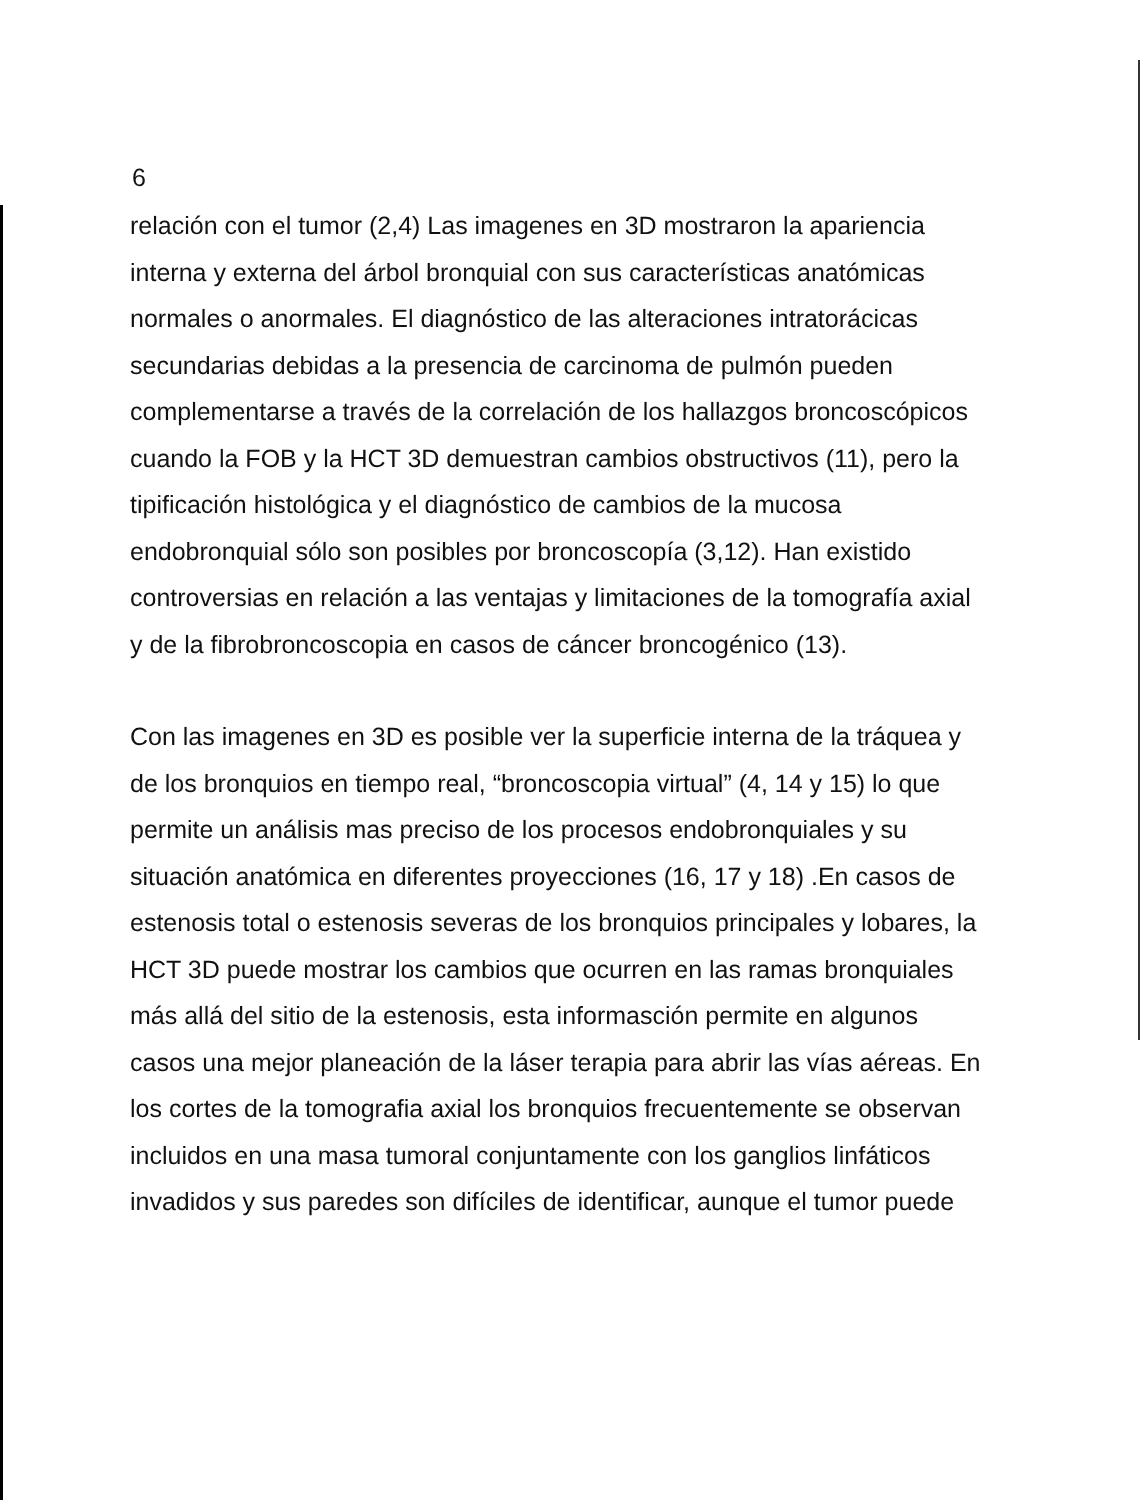6
relación con el tumor (2,4) Las imagenes en 3D mostraron la apariencia interna y externa del árbol bronquial con sus características anatómicas normales o anormales. El diagnóstico de las alteraciones intratorácicas secundarias debidas a la presencia de carcinoma de pulmón pueden complementarse a través de la correlación de los hallazgos broncoscópicos cuando la FOB y la HCT 3D demuestran cambios obstructivos (11), pero la tipificación histológica y el diagnóstico de cambios de la mucosa endobronquial sólo son posibles por broncoscopía (3,12). Han existido controversias en relación a las ventajas y limitaciones de la tomografía axial y de la fibrobroncoscopia en casos de cáncer broncogénico (13).
Con las imagenes en 3D es posible ver la superficie interna de la tráquea y de los bronquios en tiempo real, “broncoscopia virtual” (4, 14 y 15) lo que permite un análisis mas preciso de los procesos endobronquiales y su situación anatómica en diferentes proyecciones (16, 17 y 18) .En casos de estenosis total o estenosis severas de los bronquios principales y lobares, la HCT 3D puede mostrar los cambios que ocurren en las ramas bronquiales más allá del sitio de la estenosis, esta informasción permite en algunos casos una mejor planeación de la láser terapia para abrir las vías aéreas. En los cortes de la tomografia axial los bronquios frecuentemente se observan incluidos en una masa tumoral conjuntamente con los ganglios linfáticos invadidos y sus paredes son difíciles de identificar, aunque el tumor puede